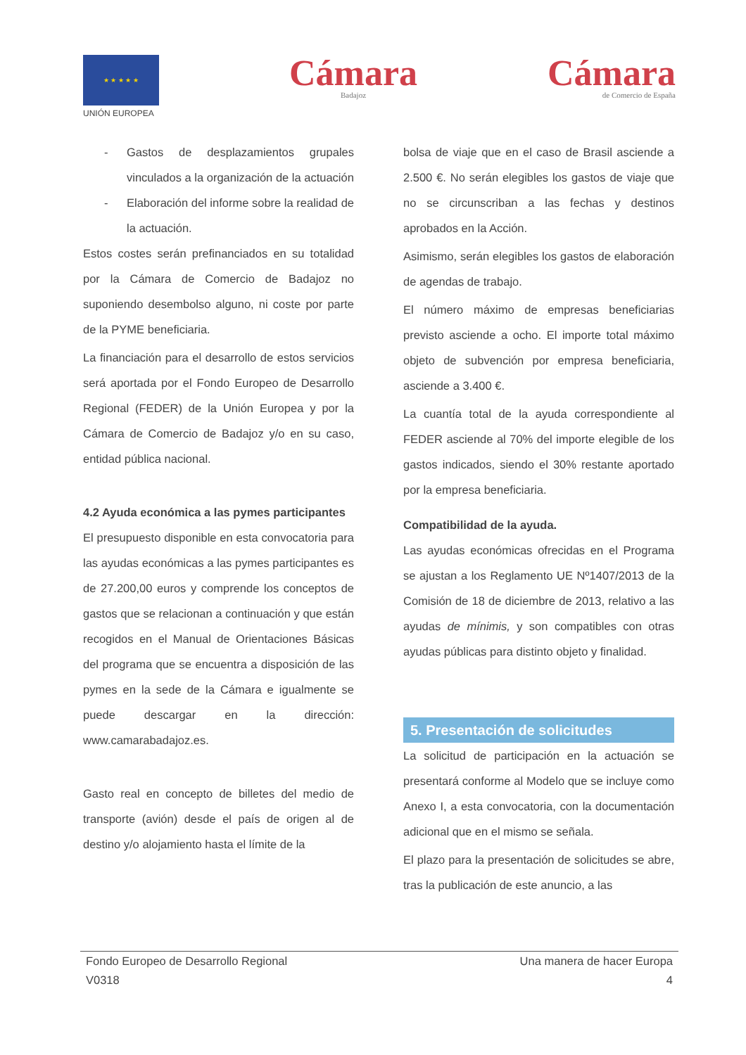★ ★ ★ ★ ★
UNIÓN EUROPEA
Cámara
Badajoz
Cámara
de Comercio de España
- Gastos de desplazamientos grupales vinculados a la organización de la actuación
- Elaboración del informe sobre la realidad de la actuación.
Estos costes serán prefinanciados en su totalidad por la Cámara de Comercio de Badajoz no suponiendo desembolso alguno, ni coste por parte de la PYME beneficiaria.
La financiación para el desarrollo de estos servicios será aportada por el Fondo Europeo de Desarrollo Regional (FEDER) de la Unión Europea y por la Cámara de Comercio de Badajoz y/o en su caso, entidad pública nacional.
4.2 Ayuda económica a las pymes participantes
El presupuesto disponible en esta convocatoria para las ayudas económicas a las pymes participantes es de 27.200,00 euros y comprende los conceptos de gastos que se relacionan a continuación y que están recogidos en el Manual de Orientaciones Básicas del programa que se encuentra a disposición de las pymes en la sede de la Cámara e igualmente se puede descargar en la dirección: www.camarabadajoz.es.
Gasto real en concepto de billetes del medio de transporte (avión) desde el país de origen al de destino y/o alojamiento hasta el límite de la
bolsa de viaje que en el caso de Brasil asciende a 2.500 €. No serán elegibles los gastos de viaje que no se circunscriban a las fechas y destinos aprobados en la Acción.
Asimismo, serán elegibles los gastos de elaboración de agendas de trabajo.
El número máximo de empresas beneficiarias previsto asciende a ocho. El importe total máximo objeto de subvención por empresa beneficiaria, asciende a 3.400 €.
La cuantía total de la ayuda correspondiente al FEDER asciende al 70% del importe elegible de los gastos indicados, siendo el 30% restante aportado por la empresa beneficiaria.
Compatibilidad de la ayuda.
Las ayudas económicas ofrecidas en el Programa se ajustan a los Reglamento UE Nº1407/2013 de la Comisión de 18 de diciembre de 2013, relativo a las ayudas de mínimis, y son compatibles con otras ayudas públicas para distinto objeto y finalidad.
5. Presentación de solicitudes
La solicitud de participación en la actuación se presentará conforme al Modelo que se incluye como Anexo I, a esta convocatoria, con la documentación adicional que en el mismo se señala.
El plazo para la presentación de solicitudes se abre, tras la publicación de este anuncio, a las
Fondo Europeo de Desarrollo Regional Una manera de hacer Europa
V0318 4